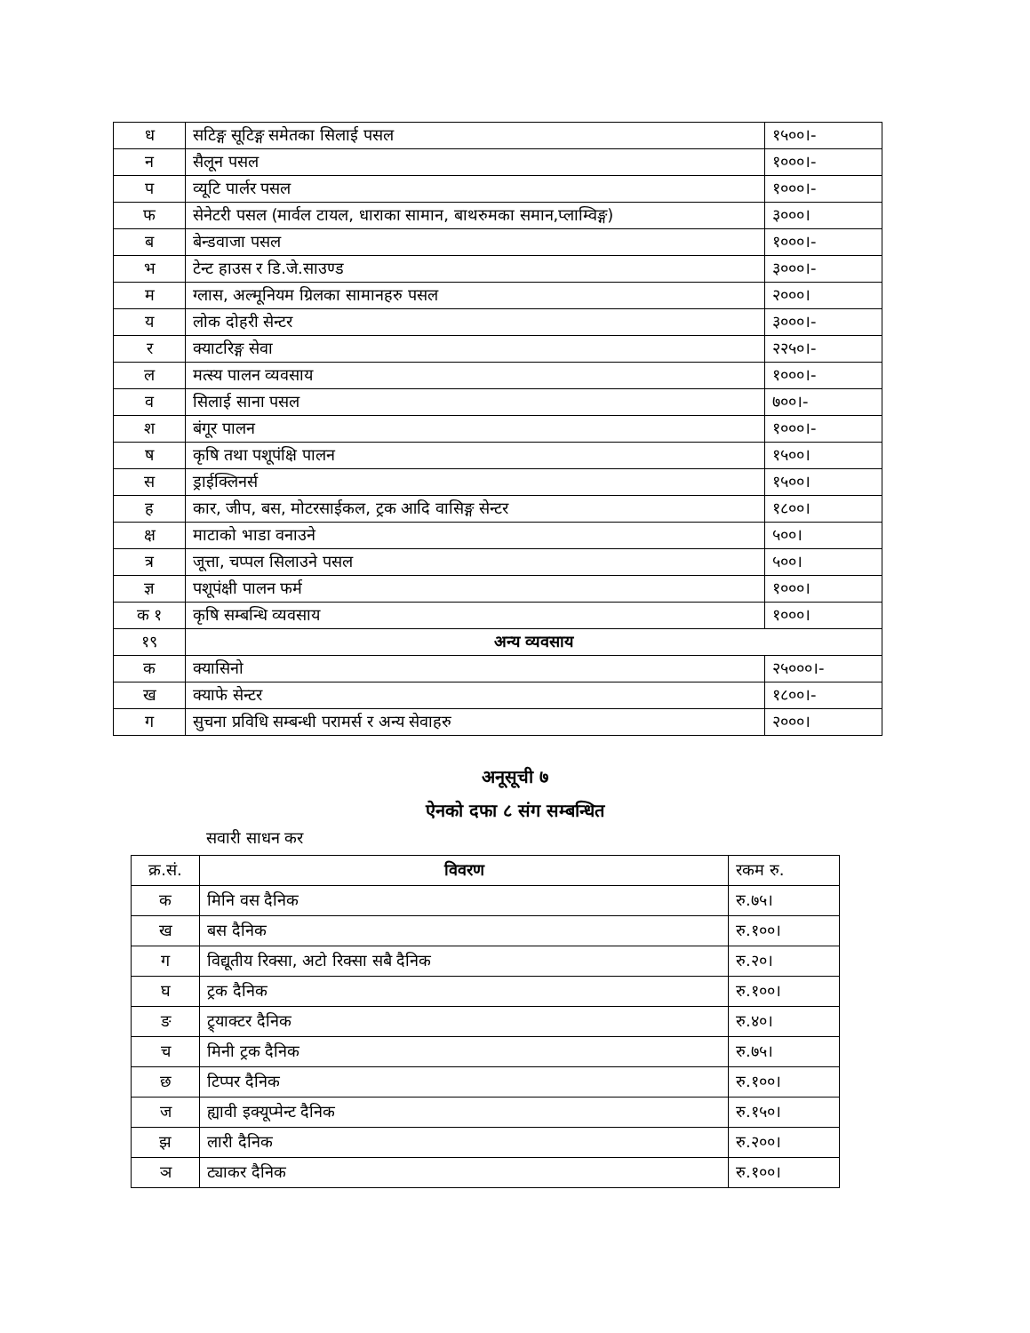| ध | सटिङ्ग सूटिङ्ग समेतका सिलाई पसल | १५००।- |
| न | सैलून पसल | १०००।- |
| प | व्यूटि पार्लर पसल | १०००।- |
| फ | सेनेटरी पसल (मार्वल टायल, धाराका सामान, बाथरुमका समान,प्लाम्विङ्ग) | ३०००। |
| ब | बेन्डवाजा पसल | १०००।- |
| भ | टेन्ट हाउस र डि.जे.साउण्ड | ३०००।- |
| म | ग्लास, अल्मूनियम ग्रिलका सामानहरु पसल | २०००। |
| य | लोक दोहरी सेन्टर | ३०००।- |
| र | क्याटरिङ्ग सेवा | २२५०।- |
| ल | मत्स्य पालन व्यवसाय | १०००।- |
| व | सिलाई साना पसल | ७००।- |
| श | बंगूर पालन | १०००।- |
| ष | कृषि तथा पशूपंक्षि पालन | १५००। |
| स | ड्राईक्लिनर्स | १५००। |
| ह | कार, जीप, बस, मोटरसाईकल, ट्रक आदि वासिङ्ग सेन्टर | १८००। |
| क्ष | माटाको भाडा वनाउने | ५००। |
| त्र | जूत्ता, चप्पल सिलाउने पसल | ५००। |
| ज्ञ | पशूपंक्षी पालन फर्म | १०००। |
| क १ | कृषि सम्बन्धि व्यवसाय | १०००। |
| १९ | अन्य व्यवसाय | |
| क | क्यासिनो | २५०००।- |
| ख | क्याफे सेन्टर | १८००।- |
| ग | सुचना प्रविधि सम्बन्धी परामर्स र अन्य सेवाहरु | २०००। |
अनूसूची ७
ऐनको दफा ८ संग सम्बन्धित
सवारी साधन कर
| क्र.सं. | विवरण | रकम रु. |
| क | मिनि वस दैनिक | रु.७५। |
| ख | बस दैनिक | रु.१००। |
| ग | विद्यूतीय रिक्सा, अटो रिक्सा सबै दैनिक | रु.२०। |
| घ | ट्रक दैनिक | रु.१००। |
| ङ | ट्र्याक्टर दैनिक | रु.४०। |
| च | मिनी ट्रक दैनिक | रु.७५। |
| छ | टिप्पर दैनिक | रु.१००। |
| ज | ह्यावी इक्यूप्मेन्ट दैनिक | रु.१५०। |
| झ | लारी दैनिक | रु.२००। |
| ञ | ट्याकर दैनिक | रु.१००। |